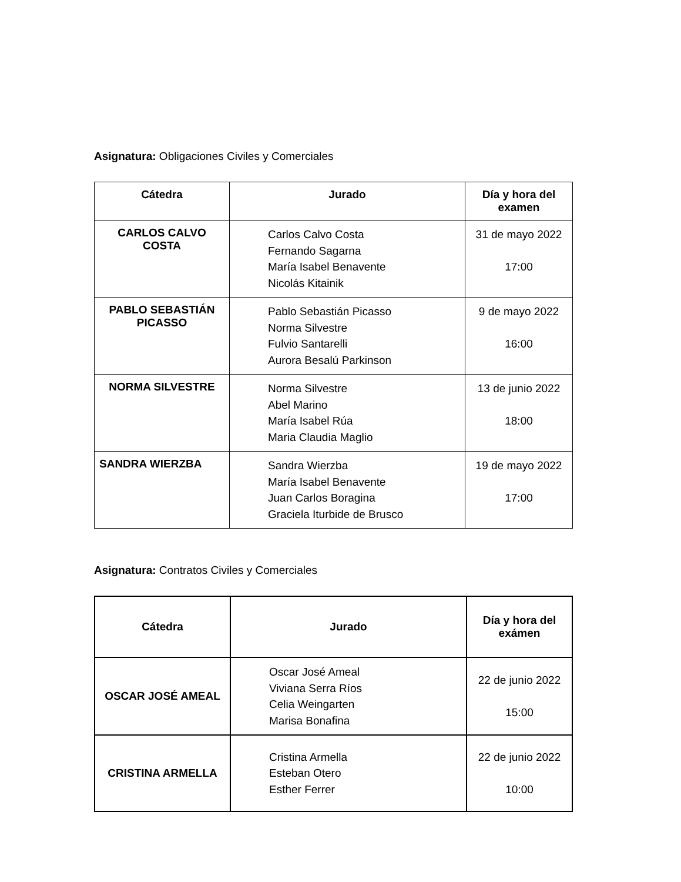Asignatura: Obligaciones Civiles y Comerciales
| Cátedra | Jurado | Día y hora del examen |
| --- | --- | --- |
| CARLOS CALVO COSTA | Carlos Calvo Costa Fernando Sagarna María Isabel Benavente Nicolás Kitainik | 31 de mayo 2022 17:00 |
| PABLO SEBASTIÁN PICASSO | Pablo Sebastián Picasso Norma Silvestre Fulvio Santarelli Aurora Besalú Parkinson | 9 de mayo 2022 16:00 |
| NORMA SILVESTRE | Norma Silvestre Abel Marino María Isabel Rúa Maria Claudia Maglio | 13 de junio 2022 18:00 |
| SANDRA WIERZBA | Sandra Wierzba María Isabel Benavente Juan Carlos Boragina Graciela Iturbide de Brusco | 19 de mayo 2022 17:00 |
Asignatura: Contratos Civiles y Comerciales
| Cátedra | Jurado | Día y hora del exámen |
| --- | --- | --- |
| OSCAR JOSÉ AMEAL | Oscar José Ameal Viviana Serra Ríos Celia Weingarten Marisa Bonafina | 22 de junio 2022 15:00 |
| CRISTINA ARMELLA | Cristina Armella Esteban Otero Esther Ferrer | 22 de junio 2022 10:00 |